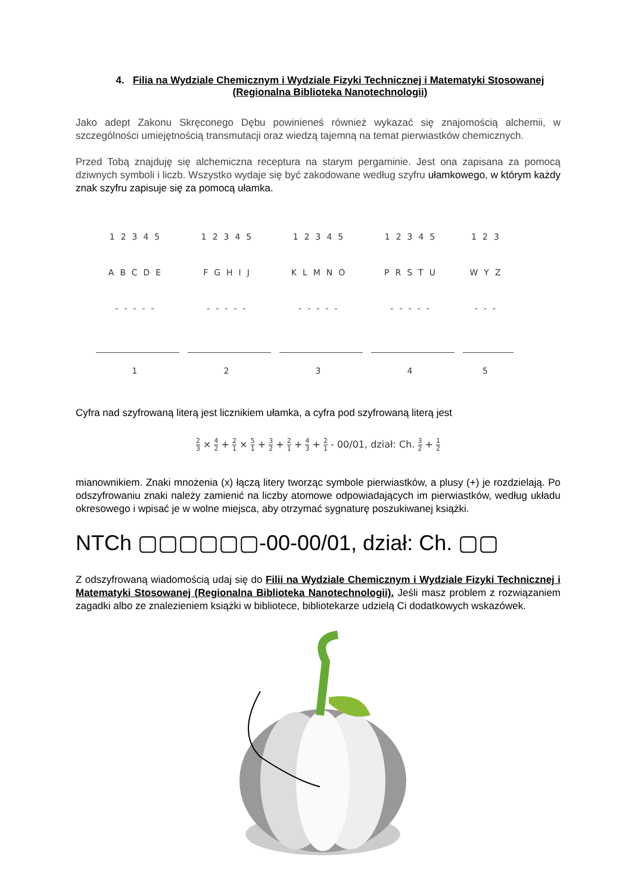4. Filia na Wydziale Chemicznym i Wydziale Fizyki Technicznej i Matematyki Stosowanej (Regionalna Biblioteka Nanotechnologii)
Jako adept Zakonu Skręconego Dębu powinieneś również wykazać się znajomością alchemii, w szczególności umiejętnością transmutacji oraz wiedzą tajemną na temat pierwiastków chemicznych.
Przed Tobą znajduję się alchemiczna receptura na starym pergaminie. Jest ona zapisana za pomocą dziwnych symboli i liczb. Wszystko wydaje się być zakodowane według szyfru ułamkowego, w którym każdy znak szyfru zapisuje się za pomocą ułamka.
| 12345 | 12345 | 12345 | 12345 | 123 |
| ABCDE | FGHIJ | KLMNO | PRSTU | WYZ |
| ----- | ----- | ----- | ----- | --- |
| 1 | 2 | 3 | 4 | 5 |
Cyfra nad szyfrowaną literą jest licznikiem ułamka, a cyfra pod szyfrowaną literą jest
2 3 × 4 2 + 2 1 × 5 1 + 3 2 + 2 1 + 4 3 + 2 1 - 00/01, dział: Ch. 3 2 + 1 2
mianownikiem. Znaki mnożenia (x) łączą litery tworząc symbole pierwiastków, a plusy (+) je rozdzielają. Po odszyfrowaniu znaki należy zamienić na liczby atomowe odpowiadających im pierwiastków, według układu okresowego i wpisać je w wolne miejsca, aby otrzymać sygnaturę poszukiwanej książki.
NTCh ▢▢▢▢▢▢-00-00/01, dział: Ch. ▢▢
Z odszyfrowaną wiadomością udaj się do Filii na Wydziale Chemicznym i Wydziale Fizyki Technicznej i Matematyki Stosowanej (Regionalna Biblioteka Nanotechnologii). Jeśli masz problem z rozwiązaniem zagadki albo ze znalezieniem książki w bibliotece, bibliotekarze udzielą Ci dodatkowych wskazówek.